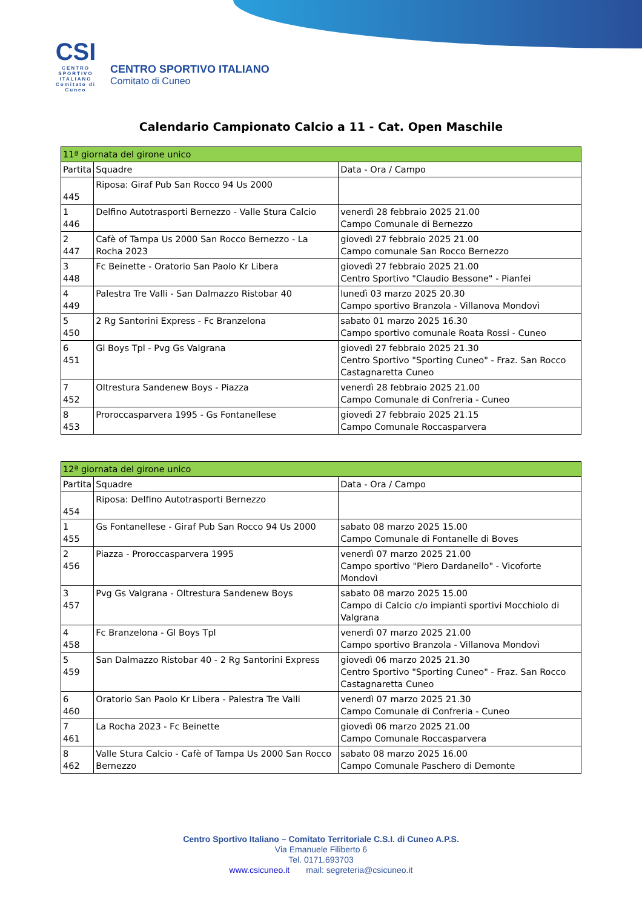CSI
CENTRO SPORTIVO ITALIANO
Comitato di Cuneo
CENTRO SPORTIVO ITALIANO
Comitato di Cuneo
Calendario Campionato Calcio a 11 - Cat. Open Maschile
| 11ª giornata del girone unico | | |
| Partita | Squadre | Data - Ora / Campo |
| 445 | Riposa: Giraf Pub San Rocco 94 Us 2000 | |
| 1 446 | Delfino Autotrasporti Bernezzo - Valle Stura Calcio | venerdì 28 febbraio 2025 21.00 Campo Comunale di Bernezzo |
| 2 447 | Cafè of Tampa Us 2000 San Rocco Bernezzo - La Rocha 2023 | giovedì 27 febbraio 2025 21.00 Campo comunale San Rocco Bernezzo |
| 3 448 | Fc Beinette - Oratorio San Paolo Kr Libera | giovedì 27 febbraio 2025 21.00 Centro Sportivo "Claudio Bessone" - Pianfei |
| 4 449 | Palestra Tre Valli - San Dalmazzo Ristobar 40 | lunedì 03 marzo 2025 20.30 Campo sportivo Branzola - Villanova Mondovì |
| 5 450 | 2 Rg Santorini Express - Fc Branzelona | sabato 01 marzo 2025 16.30 Campo sportivo comunale Roata Rossi - Cuneo |
| 6 451 | Gl Boys Tpl - Pvg Gs Valgrana | giovedì 27 febbraio 2025 21.30 Centro Sportivo "Sporting Cuneo" - Fraz. San Rocco Castagnaretta Cuneo |
| 7 452 | Oltrestura Sandenew Boys - Piazza | venerdì 28 febbraio 2025 21.00 Campo Comunale di Confreria - Cuneo |
| 8 453 | Proroccasparvera 1995 - Gs Fontanellese | giovedì 27 febbraio 2025 21.15 Campo Comunale Roccasparvera |
| 12ª giornata del girone unico | | |
| Partita | Squadre | Data - Ora / Campo |
| 454 | Riposa: Delfino Autotrasporti Bernezzo | |
| 1 455 | Gs Fontanellese - Giraf Pub San Rocco 94 Us 2000 | sabato 08 marzo 2025 15.00 Campo Comunale di Fontanelle di Boves |
| 2 456 | Piazza - Proroccasparvera 1995 | venerdì 07 marzo 2025 21.00 Campo sportivo "Piero Dardanello" - Vicoforte Mondovì |
| 3 457 | Pvg Gs Valgrana - Oltrestura Sandenew Boys | sabato 08 marzo 2025 15.00 Campo di Calcio c/o impianti sportivi Mocchiolo di Valgrana |
| 4 458 | Fc Branzelona - Gl Boys Tpl | venerdì 07 marzo 2025 21.00 Campo sportivo Branzola - Villanova Mondovì |
| 5 459 | San Dalmazzo Ristobar 40 - 2 Rg Santorini Express | giovedì 06 marzo 2025 21.30 Centro Sportivo "Sporting Cuneo" - Fraz. San Rocco Castagnaretta Cuneo |
| 6 460 | Oratorio San Paolo Kr Libera - Palestra Tre Valli | venerdì 07 marzo 2025 21.30 Campo Comunale di Confreria - Cuneo |
| 7 461 | La Rocha 2023 - Fc Beinette | giovedì 06 marzo 2025 21.00 Campo Comunale Roccasparvera |
| 8 462 | Valle Stura Calcio - Cafè of Tampa Us 2000 San Rocco Bernezzo | sabato 08 marzo 2025 16.00 Campo Comunale Paschero di Demonte |
Centro Sportivo Italiano – Comitato Territoriale C.S.I. di Cuneo A.P.S.
Via Emanuele Filiberto 6
Tel. 0171.693703
www.csicuneo.it mail: segreteria@csicuneo.it